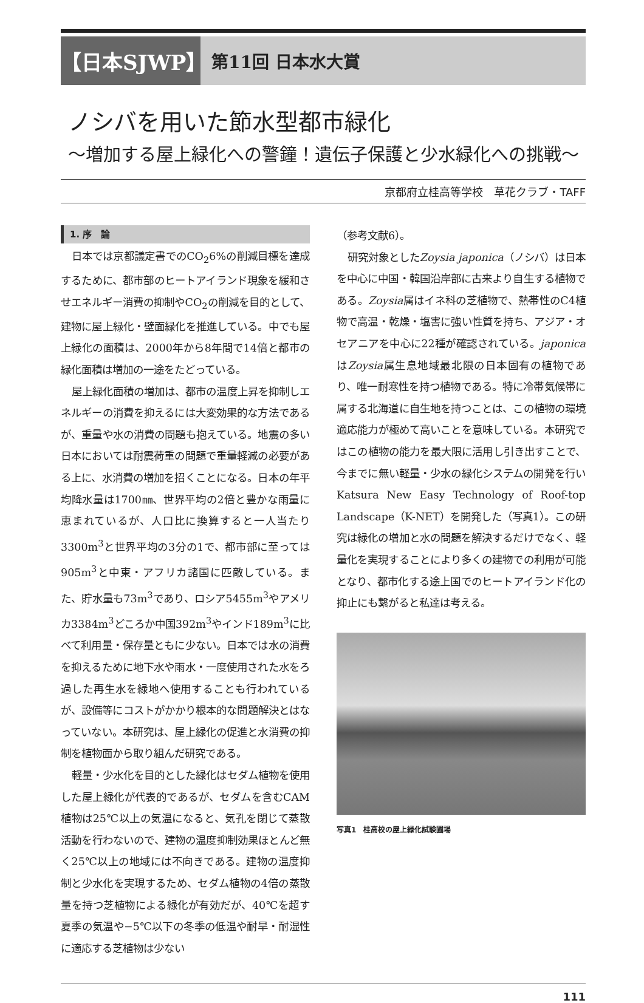【日本SJWP】
第11回 日本水大賞
ノシバを用いた節水型都市緑化
～増加する屋上緑化への警鐘！遺伝子保護と少水緑化への挑戦～
京都府立桂高等学校　草花クラブ・TAFF
1. 序　論
日本では京都議定書でのCO<sub>2</sub>6%の削減目標を達成するために、都市部のヒートアイランド現象を緩和させエネルギー消費の抑制やCO<sub>2</sub>の削減を目的として、建物に屋上緑化・壁面緑化を推進している。中でも屋上緑化の面積は、2000年から8年間で14倍と都市の緑化面積は増加の一途をたどっている。
屋上緑化面積の増加は、都市の温度上昇を抑制しエネルギーの消費を抑えるには大変効果的な方法であるが、重量や水の消費の問題も抱えている。地震の多い日本においては耐震荷重の問題で重量軽減の必要がある上に、水消費の増加を招くことになる。日本の年平均降水量は1700㎜、世界平均の2倍と豊かな雨量に恵まれているが、人口比に換算すると一人当たり3300m<sup>3</sup>と世界平均の3分の1で、都市部に至っては905m<sup>3</sup>と中東・アフリカ諸国に匹敵している。また、貯水量も73m<sup>3</sup>であり、ロシア5455m<sup>3</sup>やアメリカ3384m<sup>3</sup>どころか中国392m<sup>3</sup>やインド189m<sup>3</sup>に比べて利用量・保存量ともに少ない。日本では水の消費を抑えるために地下水や雨水・一度使用された水をろ過した再生水を緑地へ使用することも行われているが、設備等にコストがかかり根本的な問題解決とはなっていない。本研究は、屋上緑化の促進と水消費の抑制を植物面から取り組んだ研究である。
軽量・少水化を目的とした緑化はセダム植物を使用した屋上緑化が代表的であるが、セダムを含むCAM植物は25℃以上の気温になると、気孔を閉じて蒸散活動を行わないので、建物の温度抑制効果ほとんど無く25℃以上の地域には不向きである。建物の温度抑制と少水化を実現するため、セダム植物の4倍の蒸散量を持つ芝植物による緑化が有効だが、40℃を超す夏季の気温や−5℃以下の冬季の低温や耐旱・耐湿性に適応する芝植物は少ない
（参考文献6）。
研究対象としたZoysia japonica（ノシバ）は日本を中心に中国・韓国沿岸部に古来より自生する植物である。Zoysia属はイネ科の芝植物で、熱帯性のC4植物で高温・乾燥・塩害に強い性質を持ち、アジア・オセアニアを中心に22種が確認されている。japonicaはZoysia属生息地域最北限の日本固有の植物であり、唯一耐寒性を持つ植物である。特に冷帯気候帯に属する北海道に自生地を持つことは、この植物の環境適応能力が極めて高いことを意味している。本研究ではこの植物の能力を最大限に活用し引き出すことで、今までに無い軽量・少水の緑化システムの開発を行いKatsura New Easy Technology of Roof-top Landscape（K-NET）を開発した（写真1）。この研究は緑化の増加と水の問題を解決するだけでなく、軽量化を実現することにより多くの建物での利用が可能となり、都市化する途上国でのヒートアイランド化の抑止にも繋がると私達は考える。
写真1　桂高校の屋上緑化試験圃場
111